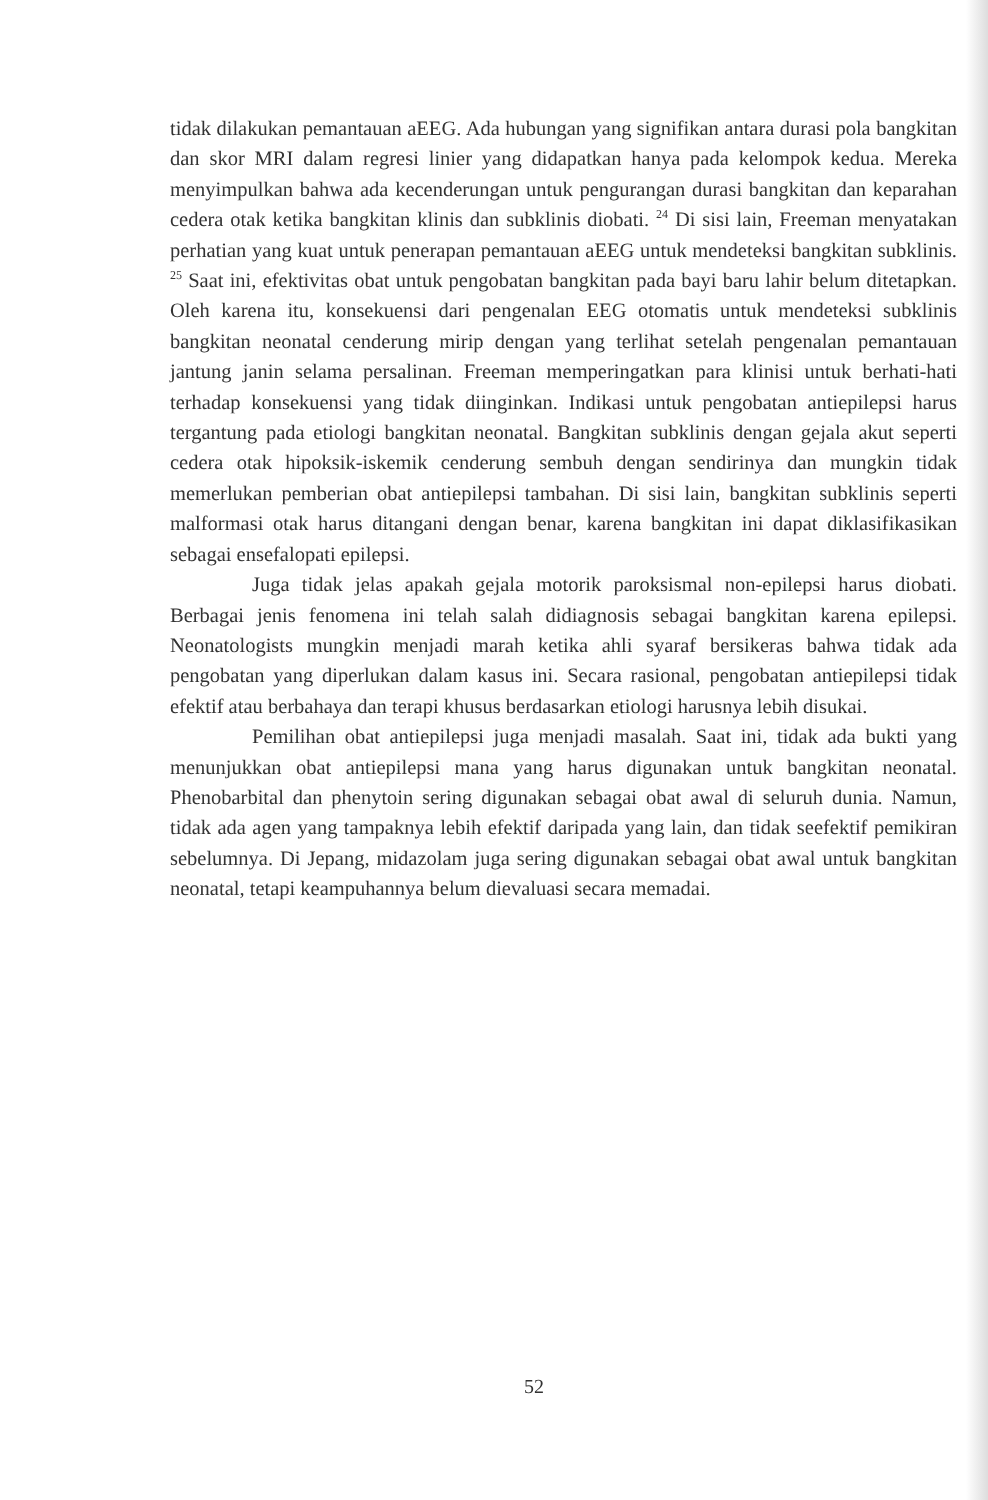tidak dilakukan pemantauan aEEG. Ada hubungan yang signifikan antara durasi pola bangkitan dan skor MRI dalam regresi linier yang didapatkan hanya pada kelompok kedua. Mereka menyimpulkan bahwa ada kecenderungan untuk pengurangan durasi bangkitan dan keparahan cedera otak ketika bangkitan klinis dan subklinis diobati. <sup>24</sup> Di sisi lain, Freeman menyatakan perhatian yang kuat untuk penerapan pemantauan aEEG untuk mendeteksi bangkitan subklinis. <sup>25</sup> Saat ini, efektivitas obat untuk pengobatan bangkitan pada bayi baru lahir belum ditetapkan. Oleh karena itu, konsekuensi dari pengenalan EEG otomatis untuk mendeteksi subklinis bangkitan neonatal cenderung mirip dengan yang terlihat setelah pengenalan pemantauan jantung janin selama persalinan. Freeman memperingatkan para klinisi untuk berhati-hati terhadap konsekuensi yang tidak diinginkan. Indikasi untuk pengobatan antiepilepsi harus tergantung pada etiologi bangkitan neonatal. Bangkitan subklinis dengan gejala akut seperti cedera otak hipoksik-iskemik cenderung sembuh dengan sendirinya dan mungkin tidak memerlukan pemberian obat antiepilepsi tambahan. Di sisi lain, bangkitan subklinis seperti malformasi otak harus ditangani dengan benar, karena bangkitan ini dapat diklasifikasikan sebagai ensefalopati epilepsi.
Juga tidak jelas apakah gejala motorik paroksismal non-epilepsi harus diobati. Berbagai jenis fenomena ini telah salah didiagnosis sebagai bangkitan karena epilepsi. Neonatologists mungkin menjadi marah ketika ahli syaraf bersikeras bahwa tidak ada pengobatan yang diperlukan dalam kasus ini. Secara rasional, pengobatan antiepilepsi tidak efektif atau berbahaya dan terapi khusus berdasarkan etiologi harusnya lebih disukai.
Pemilihan obat antiepilepsi juga menjadi masalah. Saat ini, tidak ada bukti yang menunjukkan obat antiepilepsi mana yang harus digunakan untuk bangkitan neonatal. Phenobarbital dan phenytoin sering digunakan sebagai obat awal di seluruh dunia. Namun, tidak ada agen yang tampaknya lebih efektif daripada yang lain, dan tidak seefektif pemikiran sebelumnya. Di Jepang, midazolam juga sering digunakan sebagai obat awal untuk bangkitan neonatal, tetapi keampuhannya belum dievaluasi secara memadai.
52